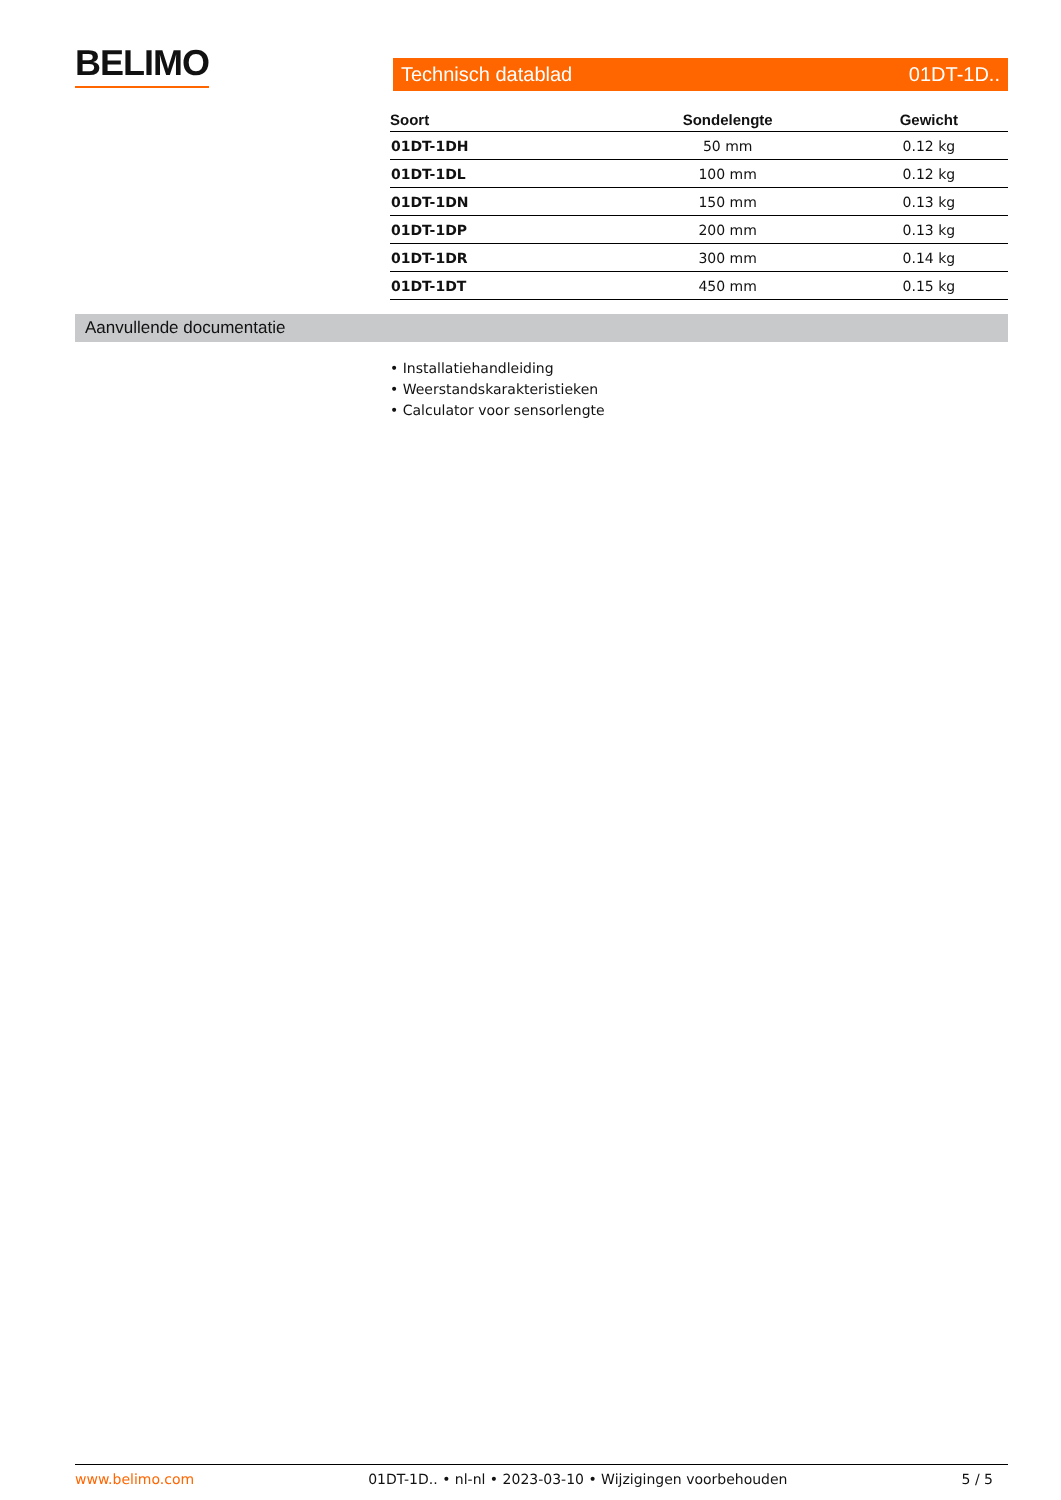BELIMO Technisch datablad 01DT-1D..
| Soort | Sondelengte | Gewicht |
| --- | --- | --- |
| 01DT-1DH | 50 mm | 0.12 kg |
| 01DT-1DL | 100 mm | 0.12 kg |
| 01DT-1DN | 150 mm | 0.13 kg |
| 01DT-1DP | 200 mm | 0.13 kg |
| 01DT-1DR | 300 mm | 0.14 kg |
| 01DT-1DT | 450 mm | 0.15 kg |
Aanvullende documentatie
• Installatiehandleiding
• Weerstandskarakteristieken
• Calculator voor sensorlengte
www.belimo.com 01DT-1D.. • nl-nl • 2023-03-10 • Wijzigingen voorbehouden 5 / 5